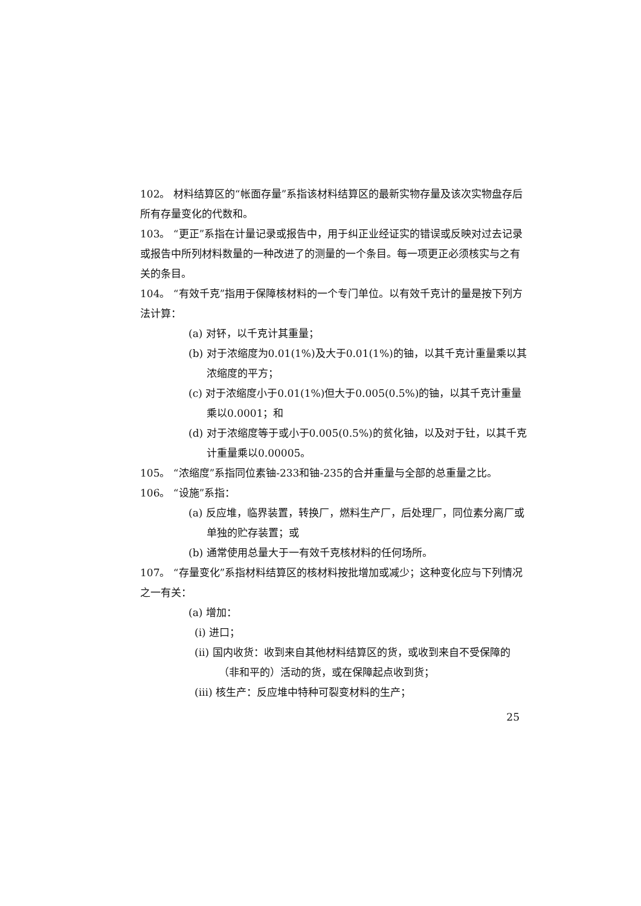102。 材料结算区的“帐面存量”系指该材料结算区的最新实物存量及该次实物盘存后所有存量变化的代数和。
103。 “更正”系指在计量记录或报告中，用于纠正业经证实的错误或反映对过去记录或报告中所列材料数量的一种改进了的测量的一个条目。每一项更正必须核实与之有关的条目。
104。 “有效千克”指用于保障核材料的一个专门单位。以有效千克计的量是按下列方法计算：
(a) 对钚，以千克计其重量；
(b) 对于浓缩度为0.01(1%)及大于0.01(1%)的铀，以其千克计重量乘以其浓缩度的平方；
(c) 对于浓缩度小于0.01(1%)但大于0.005(0.5%)的铀，以其千克计重量乘以0.0001；和
(d) 对于浓缩度等于或小于0.005(0.5%)的贫化铀，以及对于钍，以其千克计重量乘以0.00005。
105。 “浓缩度”系指同位素铀-233和铀-235的合并重量与全部的总重量之比。
106。 “设施”系指：
(a) 反应堆，临界装置，转换厂，燃料生产厂，后处理厂，同位素分离厂或单独的贮存装置；或
(b) 通常使用总量大于一有效千克核材料的任何场所。
107。 “存量变化”系指材料结算区的核材料按批增加或减少；这种变化应与下列情况之一有关：
(a) 增加：
(i) 进口；
(ii) 国内收货：收到来自其他材料结算区的货，或收到来自不受保障的（非和平的）活动的货，或在保障起点收到货；
(iii) 核生产：反应堆中特种可裂变材料的生产；
25